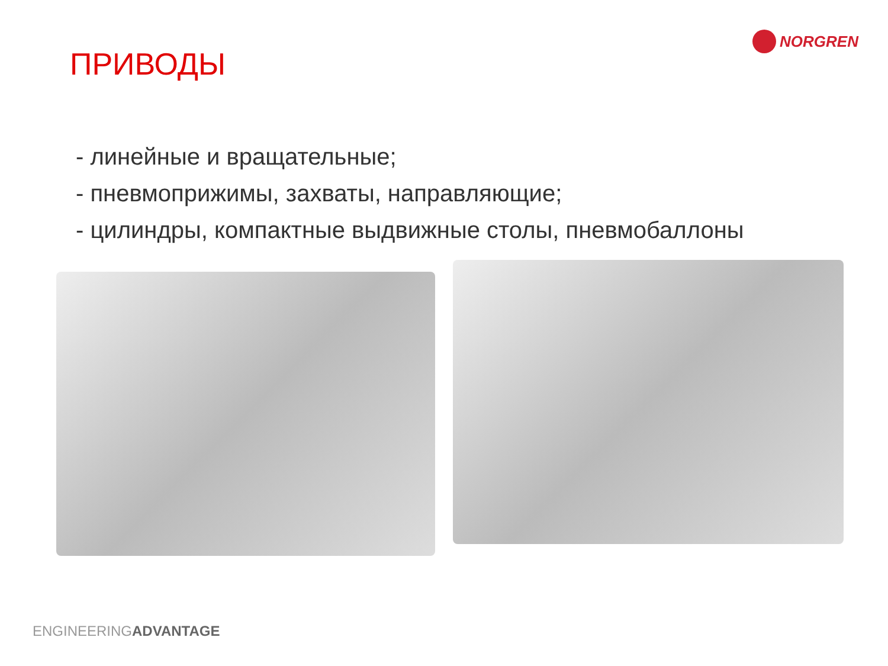NORGREN
ПРИВОДЫ
- линейные и вращательные;
- пневмоприжимы, захваты, направляющие;
- цилиндры, компактные выдвижные столы, пневмобаллоны
ENGINEERINGADVANTAGE